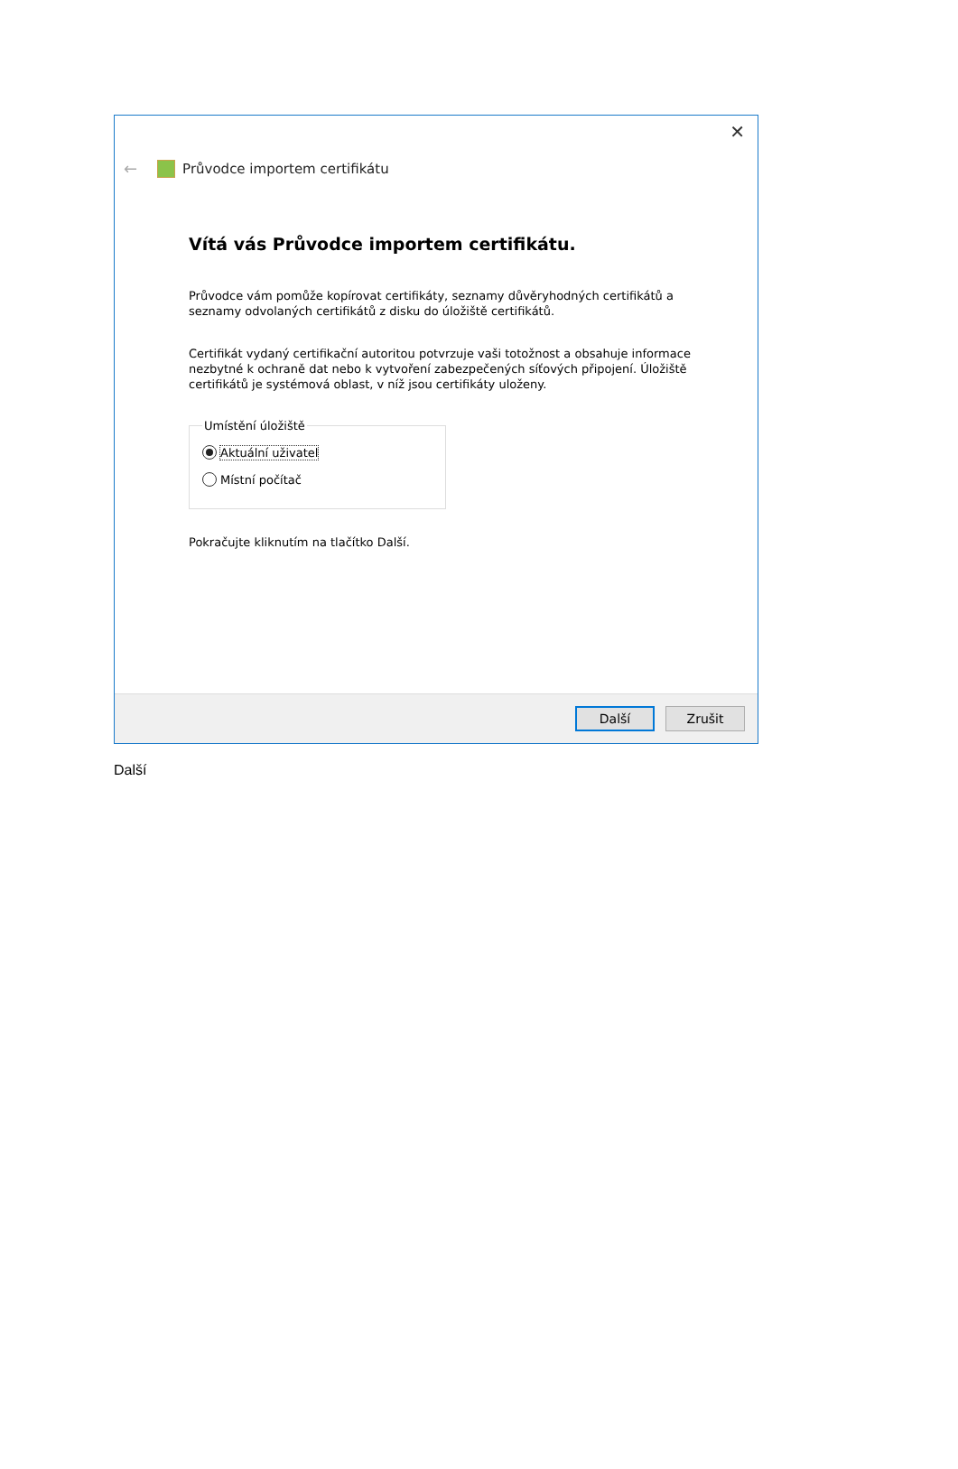✕
← Průvodce importem certifikátu
Vítá vás Průvodce importem certifikátu.
Průvodce vám pomůže kopírovat certifikáty, seznamy důvěryhodných certifikátů a seznamy odvolaných certifikátů z disku do úložiště certifikátů.
Certifikát vydaný certifikační autoritou potvrzuje vaši totožnost a obsahuje informace nezbytné k ochraně dat nebo k vytvoření zabezpečených síťových připojení. Úložiště certifikátů je systémová oblast, v níž jsou certifikáty uloženy.
Umístění úložiště
Aktuální uživatel
Místní počítač
Pokračujte kliknutím na tlačítko Další.
Další Zrušit
Další